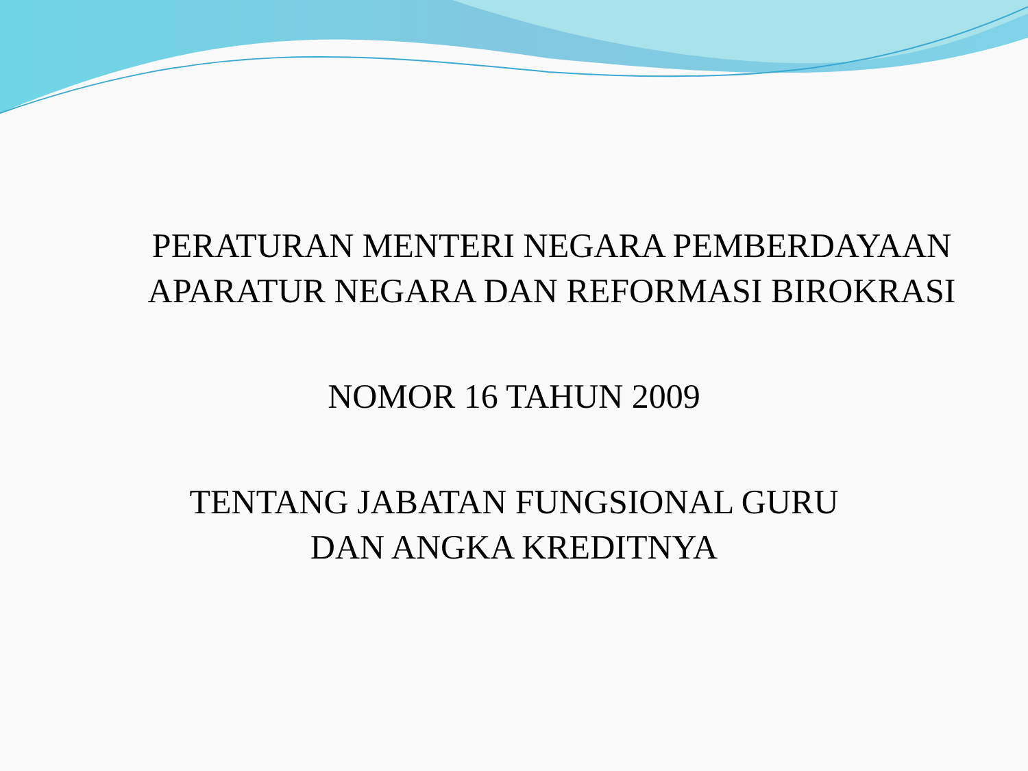PERATURAN MENTERI NEGARA PEMBERDAYAAN
APARATUR NEGARA DAN REFORMASI BIROKRASI
NOMOR 16 TAHUN 2009
TENTANG JABATAN FUNGSIONAL GURU
DAN ANGKA KREDITNYA